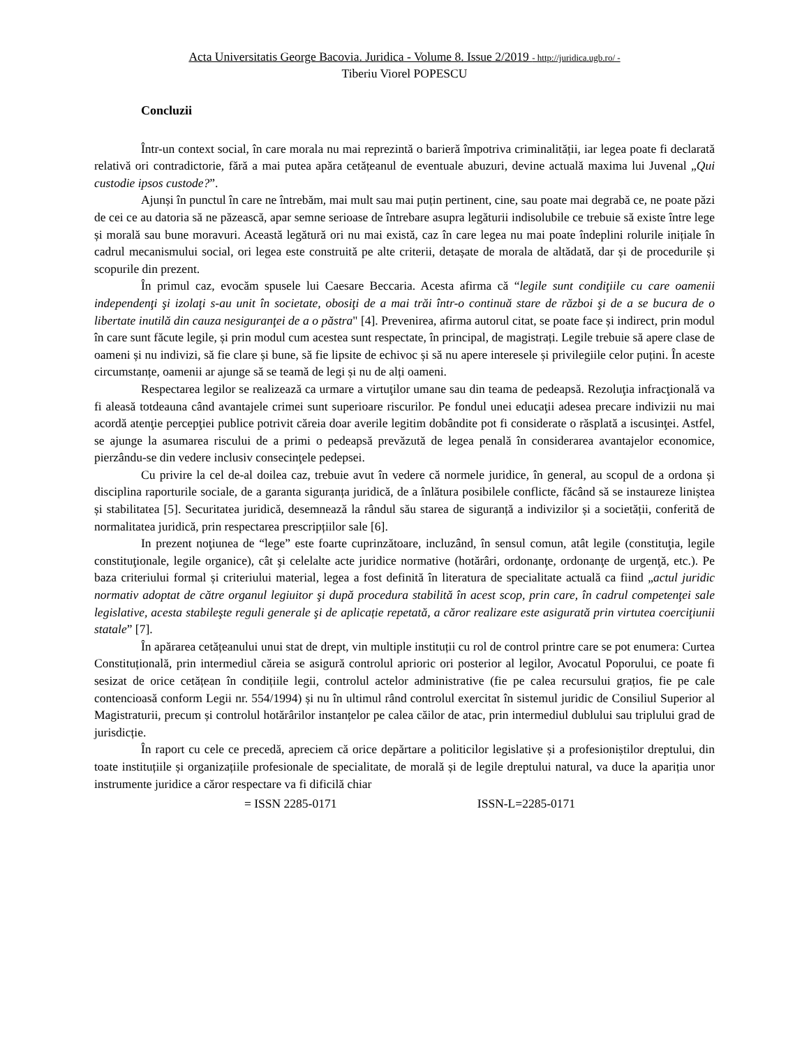Acta Universitatis George Bacovia. Juridica - Volume 8. Issue 2/2019 - http://juridica.ugb.ro/ -
Tiberiu Viorel POPESCU
Concluzii
Într-un context social, în care morala nu mai reprezintă o barieră împotriva criminalității, iar legea poate fi declarată relativă ori contradictorie, fără a mai putea apăra cetățeanul de eventuale abuzuri, devine actuală maxima lui Juvenal „Qui custodie ipsos custode?”.
Ajunși în punctul în care ne întrebăm, mai mult sau mai puțin pertinent, cine, sau poate mai degrabă ce, ne poate păzi de cei ce au datoria să ne păzească, apar semne serioase de întrebare asupra legăturii indisolubile ce trebuie să existe între lege și morală sau bune moravuri. Această legătură ori nu mai există, caz în care legea nu mai poate îndeplini rolurile inițiale în cadrul mecanismului social, ori legea este construită pe alte criterii, detașate de morala de altădată, dar și de procedurile și scopurile din prezent.
În primul caz, evocăm spusele lui Caesare Beccaria. Acesta afirma că “legile sunt condiţiile cu care oamenii independenţi şi izolaţi s-au unit în societate, obosiţi de a mai trăi într-o continuă stare de război şi de a se bucura de o libertate inutilă din cauza nesiguranţei de a o păstra" [4]. Prevenirea, afirma autorul citat, se poate face și indirect, prin modul în care sunt făcute legile, și prin modul cum acestea sunt respectate, în principal, de magistrați. Legile trebuie să apere clase de oameni și nu indivizi, să fie clare și bune, să fie lipsite de echivoc și să nu apere interesele și privilegiile celor puțini. În aceste circumstanțe, oamenii ar ajunge să se teamă de legi și nu de alți oameni.
Respectarea legilor se realizează ca urmare a virtuţilor umane sau din teama de pedeapsă. Rezoluţia infracţională va fi aleasă totdeauna când avantajele crimei sunt superioare riscurilor. Pe fondul unei educaţii adesea precare indivizii nu mai acordă atenţie percepţiei publice potrivit căreia doar averile legitim dobândite pot fi considerate o răsplată a iscusinţei. Astfel, se ajunge la asumarea riscului de a primi o pedeapsă prevăzută de legea penală în considerarea avantajelor economice, pierzându-se din vedere inclusiv consecinţele pedepsei.
Cu privire la cel de-al doilea caz, trebuie avut în vedere că normele juridice, în general, au scopul de a ordona și disciplina raporturile sociale, de a garanta siguranța juridică, de a înlătura posibilele conflicte, făcând să se instaureze liniștea și stabilitatea [5]. Securitatea juridică, desemnează la rândul său starea de siguranță a indivizilor și a societății, conferită de normalitatea juridică, prin respectarea prescripțiilor sale [6].
In prezent noţiunea de “lege” este foarte cuprinzătoare, incluzând, în sensul comun, atât legile (constituţia, legile constituţionale, legile organice), cât şi celelalte acte juridice normative (hotărâri, ordonanţe, ordonanţe de urgenţă, etc.). Pe baza criteriului formal și criteriului material, legea a fost definită în literatura de specialitate actuală ca fiind „actul juridic normativ adoptat de către organul legiuitor şi după procedura stabilită în acest scop, prin care, în cadrul competenţei sale legislative, acesta stabileşte reguli generale şi de aplicație repetată, a căror realizare este asigurată prin virtutea coerciţiunii statale” [7].
În apărarea cetățeanului unui stat de drept, vin multiple instituții cu rol de control printre care se pot enumera: Curtea Constituțională, prin intermediul căreia se asigură controlul aprioric ori posterior al legilor, Avocatul Poporului, ce poate fi sesizat de orice cetățean în condițiile legii, controlul actelor administrative (fie pe calea recursului grațios, fie pe cale contencioasă conform Legii nr. 554/1994) și nu în ultimul rând controlul exercitat în sistemul juridic de Consiliul Superior al Magistraturii, precum și controlul hotărârilor instanțelor pe calea căilor de atac, prin intermediul dublului sau triplului grad de jurisdicție.
În raport cu cele ce precedă, apreciem că orice depărtare a politicilor legislative și a profesioniștilor dreptului, din toate instituțiile și organizațiile profesionale de specialitate, de morală și de legile dreptului natural, va duce la apariția unor instrumente juridice a căror respectare va fi dificilă chiar
= ISSN 2285-0171 ISSN-L=2285-0171